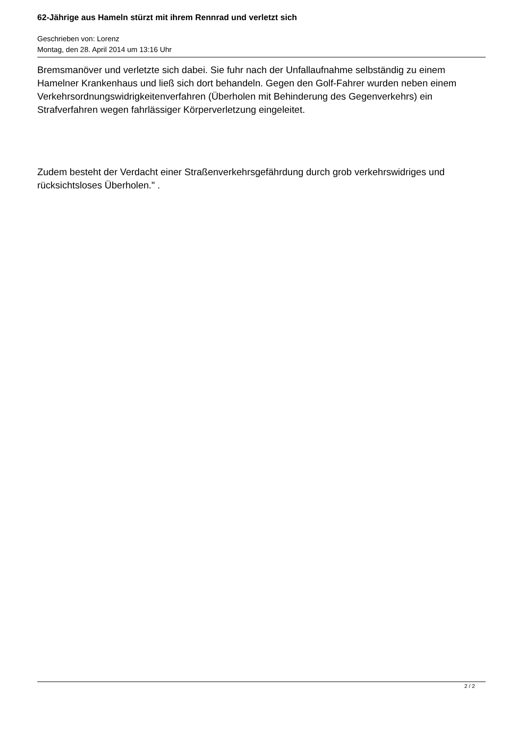62-Jährige aus Hameln stürzt mit ihrem Rennrad und verletzt sich
Geschrieben von: Lorenz
Montag, den 28. April 2014 um 13:16 Uhr
Bremsmanöver und verletzte sich dabei. Sie fuhr nach der Unfallaufnahme selbständig zu einem Hamelner Krankenhaus und ließ sich dort behandeln. Gegen den Golf-Fahrer wurden neben einem Verkehrsordnungswidrigkeitenverfahren (Überholen mit Behinderung des Gegenverkehrs) ein Strafverfahren wegen fahrlässiger Körperverletzung eingeleitet.
Zudem besteht der Verdacht einer Straßenverkehrsgefährdung durch grob verkehrswidriges und rücksichtsloses Überholen." .
2 / 2